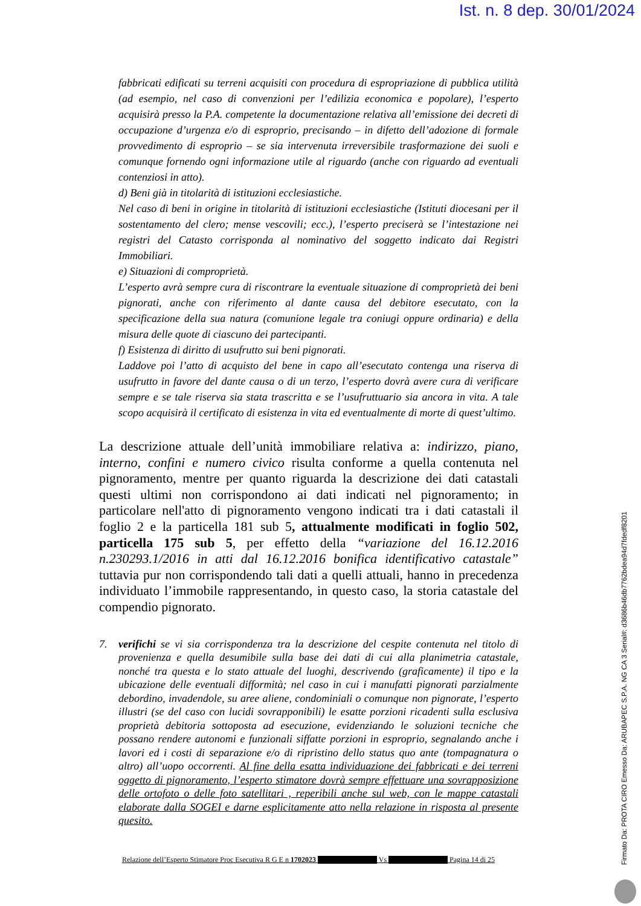Ist. n. 8 dep. 30/01/2024
fabbricati edificati su terreni acquisiti con procedura di espropriazione di pubblica utilità (ad esempio, nel caso di convenzioni per l’edilizia economica e popolare), l’esperto acquisirà presso la P.A. competente la documentazione relativa all’emissione dei decreti di occupazione d’urgenza e/o di esproprio, precisando – in difetto dell’adozione di formale provvedimento di esproprio – se sia intervenuta irreversibile trasformazione dei suoli e comunque fornendo ogni informazione utile al riguardo (anche con riguardo ad eventuali contenziosi in atto).
d) Beni già in titolarità di istituzioni ecclesiastiche.
Nel caso di beni in origine in titolarità di istituzioni ecclesiastiche (Istituti diocesani per il sostentamento del clero; mense vescovili; ecc.), l’esperto preciserà se l’intestazione nei registri del Catasto corrisponda al nominativo del soggetto indicato dai Registri Immobiliari.
e) Situazioni di comproprietà.
L’esperto avrà sempre cura di riscontrare la eventuale situazione di comproprietà dei beni pignorati, anche con riferimento al dante causa del debitore esecutato, con la specificazione della sua natura (comunione legale tra coniugi oppure ordinaria) e della misura delle quote di ciascuno dei partecipanti.
f) Esistenza di diritto di usufrutto sui beni pignorati.
Laddove poi l’atto di acquisto del bene in capo all’esecutato contenga una riserva di usufrutto in favore del dante causa o di un terzo, l’esperto dovrà avere cura di verificare sempre e se tale riserva sia stata trascritta e se l’usufruttuario sia ancora in vita. A tale scopo acquisirà il certificato di esistenza in vita ed eventualmente di morte di quest’ultimo.
La descrizione attuale dell’unità immobiliare relativa a: indirizzo, piano, interno, confini e numero civico risulta conforme a quella contenuta nel pignoramento, mentre per quanto riguarda la descrizione dei dati catastali questi ultimi non corrispondono ai dati indicati nel pignoramento; in particolare nell'atto di pignoramento vengono indicati tra i dati catastali il foglio 2 e la particella 181 sub 5, attualmente modificati in foglio 502, particella 175 sub 5, per effetto della “variazione del 16.12.2016 n.230293.1/2016 in atti dal 16.12.2016 bonifica identificativo catastale” tuttavia pur non corrispondendo tali dati a quelli attuali, hanno in precedenza individuato l’immobile rappresentando, in questo caso, la storia catastale del compendio pignorato.
7. verifichi se vi sia corrispondenza tra la descrizione del cespite contenuta nel titolo di provenienza e quella desumibile sulla base dei dati di cui alla planimetria catastale, nonché tra questa e lo stato attuale del luoghi, descrivendo (graficamente) il tipo e la ubicazione delle eventuali difformità; nel caso in cui i manufatti pignorati parzialmente debordino, invadendole, su aree aliene, condominiali o comunque non pignorate, l’esperto illustri (se del caso con lucidi sovrapponibili) le esatte porzioni ricadenti sulla esclusiva proprietà debitoria sottoposta ad esecuzione, evidenziando le soluzioni tecniche che possano rendere autonomi e funzionali siffatte porzioni in esproprio, segnalando anche i lavori ed i costi di separazione e/o di ripristino dello status quo ante (tompagnatura o altro) all’uopo occorrenti. Al fine della esatta individuazione dei fabbricati e dei terreni oggetto di pignoramento, l’esperto stimatore dovrà sempre effettuare una sovrapposizione delle ortofoto o delle foto satellitari , reperibili anche sul web, con le mappe catastali elaborate dalla SOGEI e darne esplicitamente atto nella relazione in risposta al presente quesito.
Relazione dell’Esperto Stimatore Proc Esecutiva R G E n 1702023 Vs Pagina 14 di 25
Firmato Da: PROTA CIRO Emesso Da: ARUBAPEC S.P.A. NG CA 3 Serial#: d3686b46db7762bdea94d7fdedf8201